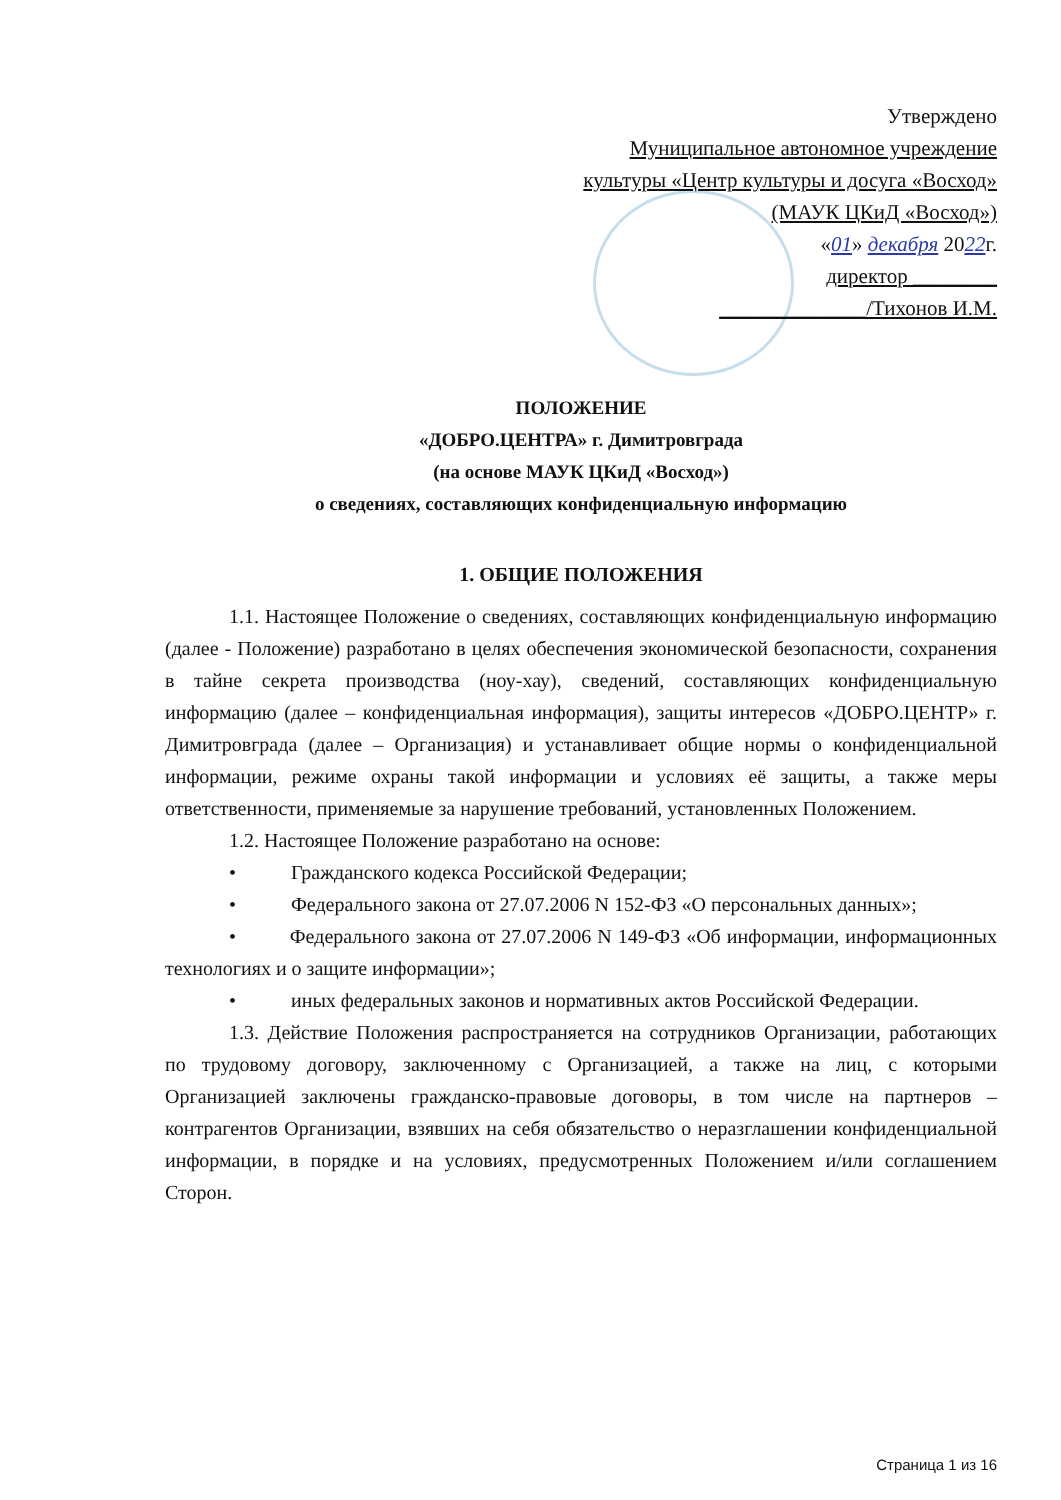Утверждено
Муниципальное автономное учреждение
культуры «Центр культуры и досуга «Восход»
(МАУК ЦКиД «Восход»)
«01» декабря 2022г.
директор ________
______________/Тихонов И.М.
ПОЛОЖЕНИЕ
«ДОБРО.ЦЕНТРА» г. Димитровграда
(на основе МАУК ЦКиД «Восход»)
о сведениях, составляющих конфиденциальную информацию
1. ОБЩИЕ ПОЛОЖЕНИЯ
1.1. Настоящее Положение о сведениях, составляющих конфиденциальную информацию (далее - Положение) разработано в целях обеспечения экономической безопасности, сохранения в тайне секрета производства (ноу-хау), сведений, составляющих конфиденциальную информацию (далее – конфиденциальная информация), защиты интересов «ДОБРО.ЦЕНТР» г. Димитровграда (далее – Организация) и устанавливает общие нормы о конфиденциальной информации, режиме охраны такой информации и условиях её защиты, а также меры ответственности, применяемые за нарушение требований, установленных Положением.
1.2. Настоящее Положение разработано на основе:
• Гражданского кодекса Российской Федерации;
• Федерального закона от 27.07.2006 N 152-ФЗ «О персональных данных»;
• Федерального закона от 27.07.2006 N 149-ФЗ «Об информации, информационных технологиях и о защите информации»;
• иных федеральных законов и нормативных актов Российской Федерации.
1.3. Действие Положения распространяется на сотрудников Организации, работающих по трудовому договору, заключенному с Организацией, а также на лиц, с которыми Организацией заключены гражданско-правовые договоры, в том числе на партнеров – контрагентов Организации, взявших на себя обязательство о неразглашении конфиденциальной информации, в порядке и на условиях, предусмотренных Положением и/или соглашением Сторон.
Страница 1 из 16